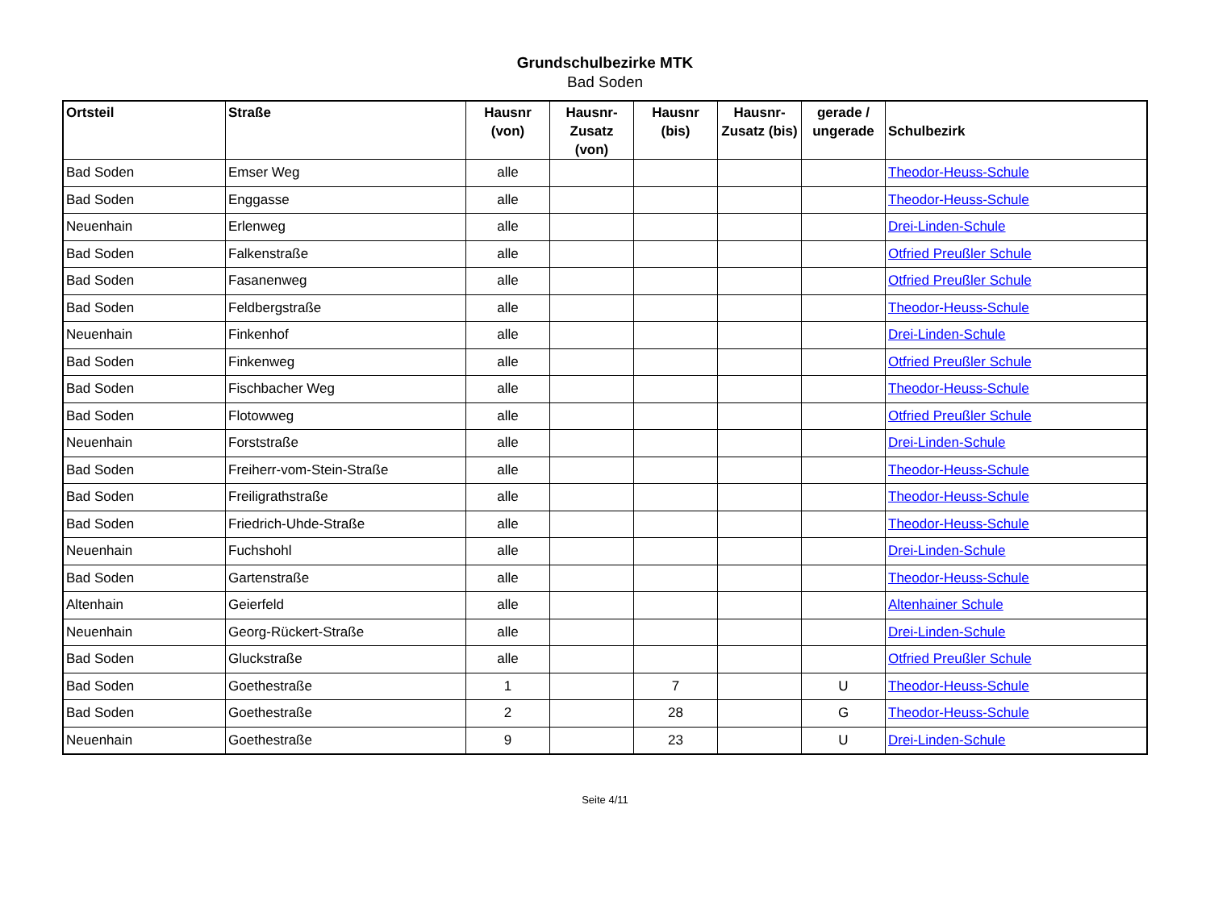Grundschulbezirke MTK
Bad Soden
| Ortsteil | Straße | Hausnr (von) | Hausnr-Zusatz (von) | Hausnr (bis) | Hausnr-Zusatz (bis) | gerade / ungerade | Schulbezirk |
| --- | --- | --- | --- | --- | --- | --- | --- |
| Bad Soden | Emser Weg | alle | | | | | Theodor-Heuss-Schule |
| Bad Soden | Enggasse | alle | | | | | Theodor-Heuss-Schule |
| Neuenhain | Erlenweg | alle | | | | | Drei-Linden-Schule |
| Bad Soden | Falkenstraße | alle | | | | | Otfried Preußler Schule |
| Bad Soden | Fasanenweg | alle | | | | | Otfried Preußler Schule |
| Bad Soden | Feldbergstraße | alle | | | | | Theodor-Heuss-Schule |
| Neuenhain | Finkenhof | alle | | | | | Drei-Linden-Schule |
| Bad Soden | Finkenweg | alle | | | | | Otfried Preußler Schule |
| Bad Soden | Fischbacher Weg | alle | | | | | Theodor-Heuss-Schule |
| Bad Soden | Flotowweg | alle | | | | | Otfried Preußler Schule |
| Neuenhain | Forststraße | alle | | | | | Drei-Linden-Schule |
| Bad Soden | Freiherr-vom-Stein-Straße | alle | | | | | Theodor-Heuss-Schule |
| Bad Soden | Freiligrathstraße | alle | | | | | Theodor-Heuss-Schule |
| Bad Soden | Friedrich-Uhde-Straße | alle | | | | | Theodor-Heuss-Schule |
| Neuenhain | Fuchshohl | alle | | | | | Drei-Linden-Schule |
| Bad Soden | Gartenstraße | alle | | | | | Theodor-Heuss-Schule |
| Altenhain | Geierfeld | alle | | | | | Altenhainer Schule |
| Neuenhain | Georg-Rückert-Straße | alle | | | | | Drei-Linden-Schule |
| Bad Soden | Gluckstraße | alle | | | | | Otfried Preußler Schule |
| Bad Soden | Goethestraße | 1 | | 7 | | U | Theodor-Heuss-Schule |
| Bad Soden | Goethestraße | 2 | | 28 | | G | Theodor-Heuss-Schule |
| Neuenhain | Goethestraße | 9 | | 23 | | U | Drei-Linden-Schule |
Seite 4/11